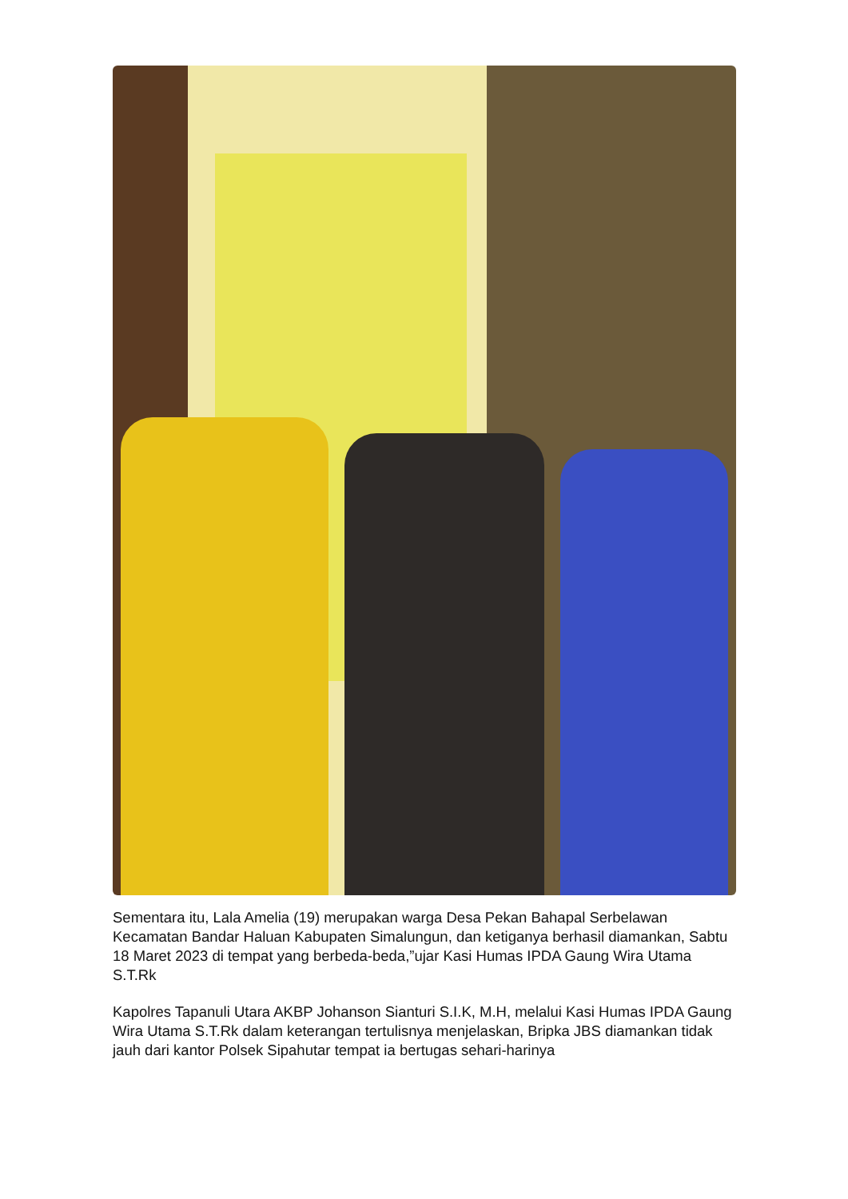Sementara itu, Lala Amelia (19) merupakan warga Desa Pekan Bahapal Serbelawan Kecamatan Bandar Haluan Kabupaten Simalungun, dan ketiganya berhasil diamankan, Sabtu 18 Maret 2023 di tempat yang berbeda-beda,”ujar Kasi Humas IPDA Gaung Wira Utama S.T.Rk
Kapolres Tapanuli Utara AKBP Johanson Sianturi S.I.K, M.H, melalui Kasi Humas IPDA Gaung Wira Utama S.T.Rk dalam keterangan tertulisnya menjelaskan, Bripka JBS diamankan tidak jauh dari kantor Polsek Sipahutar tempat ia bertugas sehari-harinya